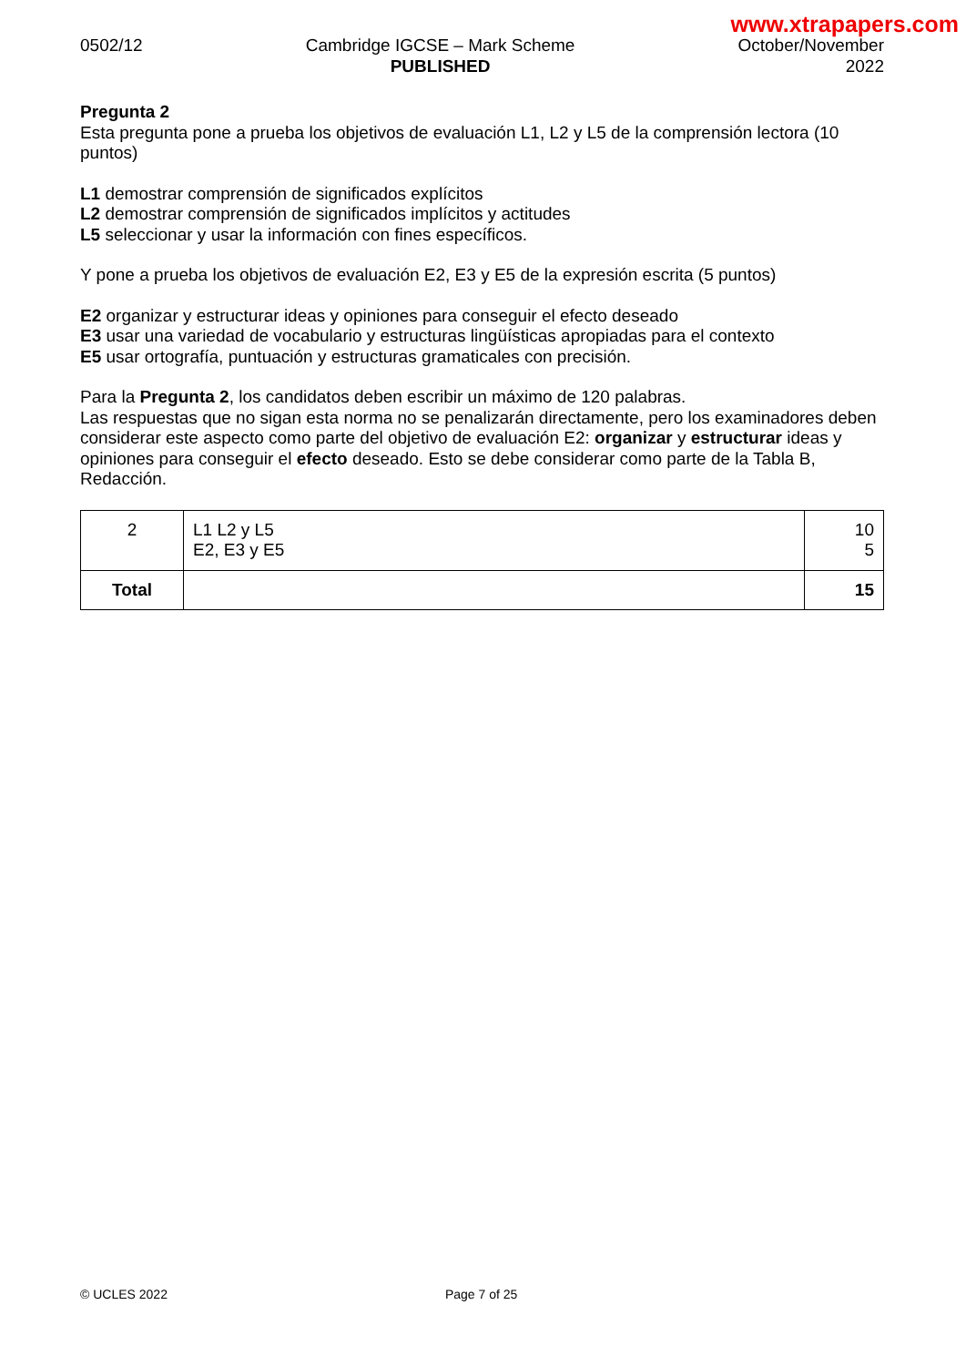www.xtrapapers.com
0502/12 Cambridge IGCSE – Mark Scheme
PUBLISHED
October/November
2022
Pregunta 2
Esta pregunta pone a prueba los objetivos de evaluación L1, L2 y L5 de la comprensión lectora (10 puntos)
L1 demostrar comprensión de significados explícitos
L2 demostrar comprensión de significados implícitos y actitudes
L5 seleccionar y usar la información con fines específicos.
Y pone a prueba los objetivos de evaluación E2, E3 y E5 de la expresión escrita (5 puntos)
E2 organizar y estructurar ideas y opiniones para conseguir el efecto deseado
E3 usar una variedad de vocabulario y estructuras lingüísticas apropiadas para el contexto
E5 usar ortografía, puntuación y estructuras gramaticales con precisión.
Para la Pregunta 2, los candidatos deben escribir un máximo de 120 palabras.
Las respuestas que no sigan esta norma no se penalizarán directamente, pero los examinadores deben considerar este aspecto como parte del objetivo de evaluación E2: organizar y estructurar ideas y opiniones para conseguir el efecto deseado. Esto se debe considerar como parte de la Tabla B, Redacción.
| 2 | L1 L2 y L5 E2, E3 y E5 | 10 5 |
| Total | | 15 |
© UCLES 2022 Page 7 of 25